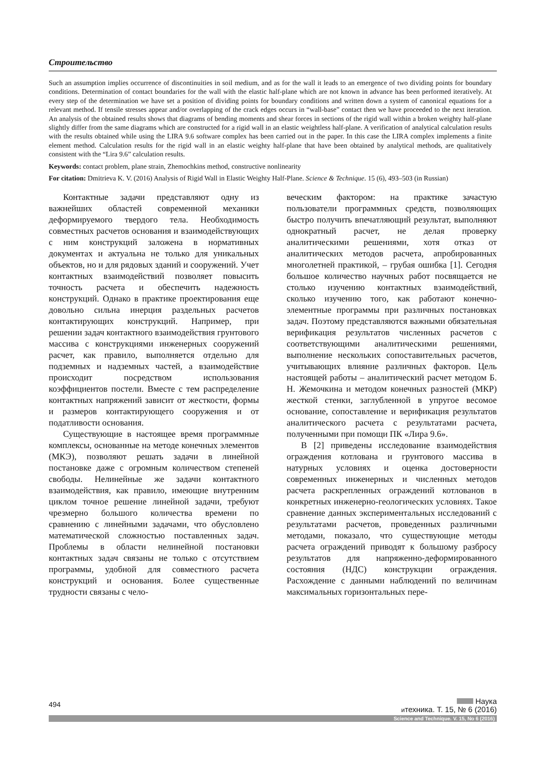Строительство
Such an assumption implies occurrence of discontinuities in soil medium, and as for the wall it leads to an emergence of two dividing points for boundary conditions. Determination of contact boundaries for the wall with the elastic half-plane which are not known in advance has been performed iteratively. At every step of the determination we have set a position of dividing points for boundary conditions and written down a system of canonical equations for a relevant method. If tensile stresses appear and/or overlapping of the crack edges occurs in “wall-base” contact then we have proceeded to the next iteration. An analysis of the obtained results shows that diagrams of bending moments and shear forces in sections of the rigid wall within a broken weighty half-plane slightly differ from the same diagrams which are constructed for a rigid wall in an elastic weightless half-plane. A verification of analytical calculation results with the results obtained while using the LIRA 9.6 software complex has been carried out in the paper. In this case the LIRA complex implements a finite element method. Calculation results for the rigid wall in an elastic weighty half-plane that have been obtained by analytical methods, are qualitatively consistent with the “Lira 9.6” calculation results.
Keywords: contact problem, plane strain, Zhemochkins method, constructive nonlinearity
For citation: Dmitrieva K. V. (2016) Analysis of Rigid Wall in Elastic Weighty Half-Plane. Science & Technique. 15 (6), 493–503 (in Russian)
Контактные задачи представляют одну из важнейших областей современной механики деформируемого твердого тела. Необходимость совместных расчетов основания и взаимодействующих с ним конструкций заложена в нормативных документах и актуальна не только для уникальных объектов, но и для рядовых зданий и сооружений. Учет контактных взаимодействий позволяет повысить точность расчета и обеспечить надежность конструкций. Однако в практике проектирования еще довольно сильна инерция раздельных расчетов контактирующих конструкций. Например, при решении задач контактного взаимодействия грунтового массива с конструкциями инженерных сооружений расчет, как правило, выполняется отдельно для подземных и надземных частей, а взаимодействие происходит посредством использования коэффициентов постели. Вместе с тем распределение контактных напряжений зависит от жесткости, формы и размеров контактирующего сооружения и от податливости основания.
Существующие в настоящее время программные комплексы, основанные на методе конечных элементов (МКЭ), позволяют решать задачи в линейной постановке даже с огромным количеством степеней свободы. Нелинейные же задачи контактного взаимодействия, как правило, имеющие внутренним циклом точное решение линейной задачи, требуют чрезмерно большого количества времени по сравнению с линейными задачами, что обусловлено математической сложностью поставленных задач. Проблемы в области нелинейной постановки контактных задач связаны не только с отсутствием программы, удобной для совместного расчета конструкций и основания. Более существенные трудности связаны с чело-
веческим фактором: на практике зачастую пользователи программных средств, позволяющих быстро получить впечатляющий результат, выполняют однократный расчет, не делая проверку аналитическими решениями, хотя отказ от аналитических методов расчета, апробированных многолетней практикой, – грубая ошибка [1]. Сегодня большое количество научных работ посвящается не столько изучению контактных взаимодействий, сколько изучению того, как работают конечно-элементные программы при различных постановках задач. Поэтому представляются важными обязательная верификация результатов численных расчетов с соответствующими аналитическими решениями, выполнение нескольких сопоставительных расчетов, учитывающих влияние различных факторов. Цель настоящей работы – аналитический расчет методом Б. Н. Жемочкина и методом конечных разностей (МКР) жесткой стенки, заглубленной в упругое весомое основание, сопоставление и верификация результатов аналитического расчета с результатами расчета, полученными при помощи ПК «Лира 9.6».
В [2] приведены исследование взаимодействия ограждения котлована и грунтового массива в натурных условиях и оценка достоверности современных инженерных и численных методов расчета раскрепленных ограждений котлованов в конкретных инженерно-геологических условиях. Такое сравнение данных экспериментальных исследований с результатами расчетов, проведенных различными методами, показало, что существующие методы расчета ограждений приводят к большому разбросу результатов для напряженно-деформированного состояния (НДС) конструкции ограждения. Расхождение с данными наблюдений по величинам максимальных горизонтальных пере-
494
Наука
итехника. Т. 15, № 6 (2016)
Science and Technique. V. 15, No 6 (2016)